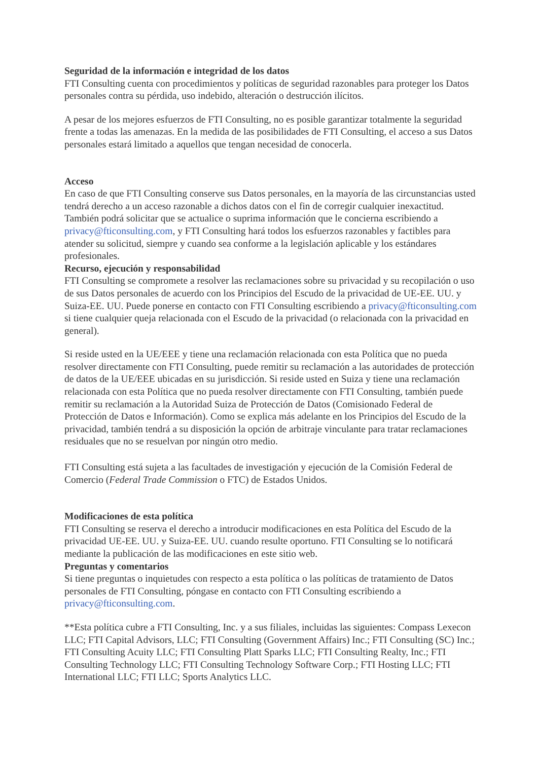Seguridad de la información e integridad de los datos
FTI Consulting cuenta con procedimientos y políticas de seguridad razonables para proteger los Datos personales contra su pérdida, uso indebido, alteración o destrucción ilícitos.
A pesar de los mejores esfuerzos de FTI Consulting, no es posible garantizar totalmente la seguridad frente a todas las amenazas. En la medida de las posibilidades de FTI Consulting, el acceso a sus Datos personales estará limitado a aquellos que tengan necesidad de conocerla.
Acceso
En caso de que FTI Consulting conserve sus Datos personales, en la mayoría de las circunstancias usted tendrá derecho a un acceso razonable a dichos datos con el fin de corregir cualquier inexactitud. También podrá solicitar que se actualice o suprima información que le concierna escribiendo a privacy@fticonsulting.com, y FTI Consulting hará todos los esfuerzos razonables y factibles para atender su solicitud, siempre y cuando sea conforme a la legislación aplicable y los estándares profesionales.
Recurso, ejecución y responsabilidad
FTI Consulting se compromete a resolver las reclamaciones sobre su privacidad y su recopilación o uso de sus Datos personales de acuerdo con los Principios del Escudo de la privacidad de UE-EE. UU. y Suiza-EE. UU. Puede ponerse en contacto con FTI Consulting escribiendo a privacy@fticonsulting.com si tiene cualquier queja relacionada con el Escudo de la privacidad (o relacionada con la privacidad en general).
Si reside usted en la UE/EEE y tiene una reclamación relacionada con esta Política que no pueda resolver directamente con FTI Consulting, puede remitir su reclamación a las autoridades de protección de datos de la UE/EEE ubicadas en su jurisdicción. Si reside usted en Suiza y tiene una reclamación relacionada con esta Política que no pueda resolver directamente con FTI Consulting, también puede remitir su reclamación a la Autoridad Suiza de Protección de Datos (Comisionado Federal de Protección de Datos e Información). Como se explica más adelante en los Principios del Escudo de la privacidad, también tendrá a su disposición la opción de arbitraje vinculante para tratar reclamaciones residuales que no se resuelvan por ningún otro medio.
FTI Consulting está sujeta a las facultades de investigación y ejecución de la Comisión Federal de Comercio (Federal Trade Commission o FTC) de Estados Unidos.
Modificaciones de esta política
FTI Consulting se reserva el derecho a introducir modificaciones en esta Política del Escudo de la privacidad UE-EE. UU. y Suiza-EE. UU. cuando resulte oportuno. FTI Consulting se lo notificará mediante la publicación de las modificaciones en este sitio web.
Preguntas y comentarios
Si tiene preguntas o inquietudes con respecto a esta política o las políticas de tratamiento de Datos personales de FTI Consulting, póngase en contacto con FTI Consulting escribiendo a privacy@fticonsulting.com.
**Esta política cubre a FTI Consulting, Inc. y a sus filiales, incluidas las siguientes: Compass Lexecon LLC; FTI Capital Advisors, LLC; FTI Consulting (Government Affairs) Inc.; FTI Consulting (SC) Inc.; FTI Consulting Acuity LLC; FTI Consulting Platt Sparks LLC; FTI Consulting Realty, Inc.; FTI Consulting Technology LLC; FTI Consulting Technology Software Corp.; FTI Hosting LLC; FTI International LLC; FTI LLC; Sports Analytics LLC.